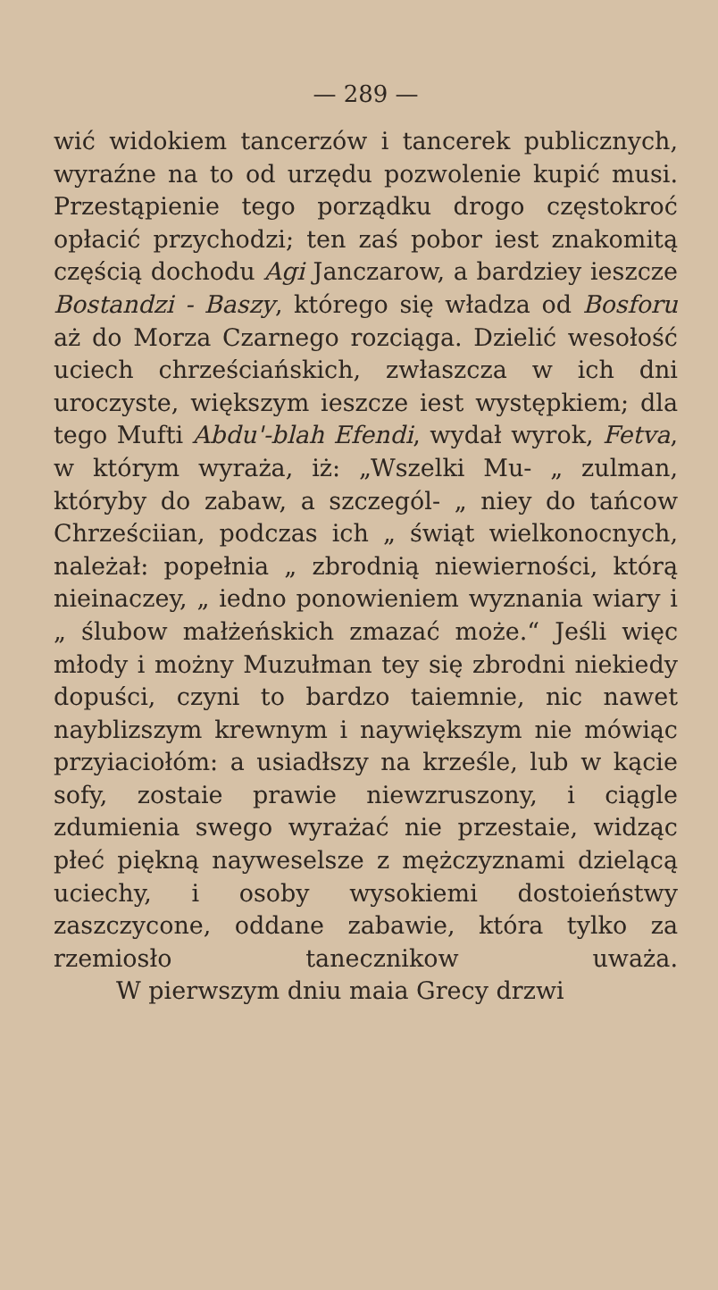— 289 —
wić widokiem tancerzów i tancerek publicznych, wyraźne na to od urzędu pozwolenie kupić musi. Przestąpienie tego porządku drogo częstokroć opłacić przychodzi; ten zaś pobor iest znakomitą częścią dochodu Agi Janczarow, a bardziey ieszcze Bostandzi - Baszy, którego się władza od Bosforu aż do Morza Czarnego rozciąga. Dzielić wesołość uciech chrześciańskich, zwłaszcza w ich dni uroczyste, większym ieszcze iest występkiem; dla tego Mufti Abdu'-blah Efendi, wydał wyrok, Fetva, w którym wyraża, iż: „Wszelki Mu- „ zulman, któryby do zabaw, a szczegól- „ niey do tańcow Chrześciian, podczas ich „ świąt wielkonocnych, należał: popełnia „ zbrodnią niewierności, którą nieinaczey, „ iedno ponowieniem wyznania wiary i „ ślubow małżeńskich zmazać może.“ Jeśli więc młody i możny Muzułman tey się zbrodni niekiedy dopuści, czyni to bardzo taiemnie, nic nawet nayblizszym krewnym i naywiększym nie mówiąc przyiaciołóm: a usiadłszy na krześle, lub w kącie sofy, zostaie prawie niewzruszony, i ciągle zdumienia swego wyrażać nie przestaie, widząc płeć piękną nayweselsze z mężczyznami dzielącą uciechy, i osoby wysokiemi dostoieństwy zaszczycone, oddane zabawie, która tylko za rzemiosło tanecznikow uważa.
W pierwszym dniu maia Grecy drzwi